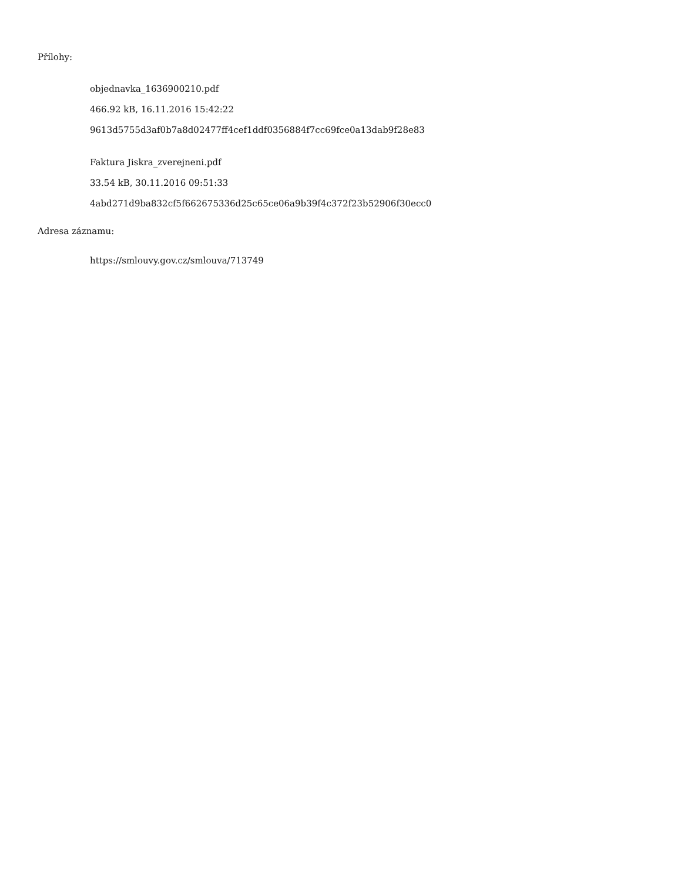Přílohy:
objednavka_1636900210.pdf
466.92 kB, 16.11.2016 15:42:22
9613d5755d3af0b7a8d02477ff4cef1ddf0356884f7cc69fce0a13dab9f28e83
Faktura Jiskra_zverejneni.pdf
33.54 kB, 30.11.2016 09:51:33
4abd271d9ba832cf5f662675336d25c65ce06a9b39f4c372f23b52906f30ecc0
Adresa záznamu:
https://smlouvy.gov.cz/smlouva/713749